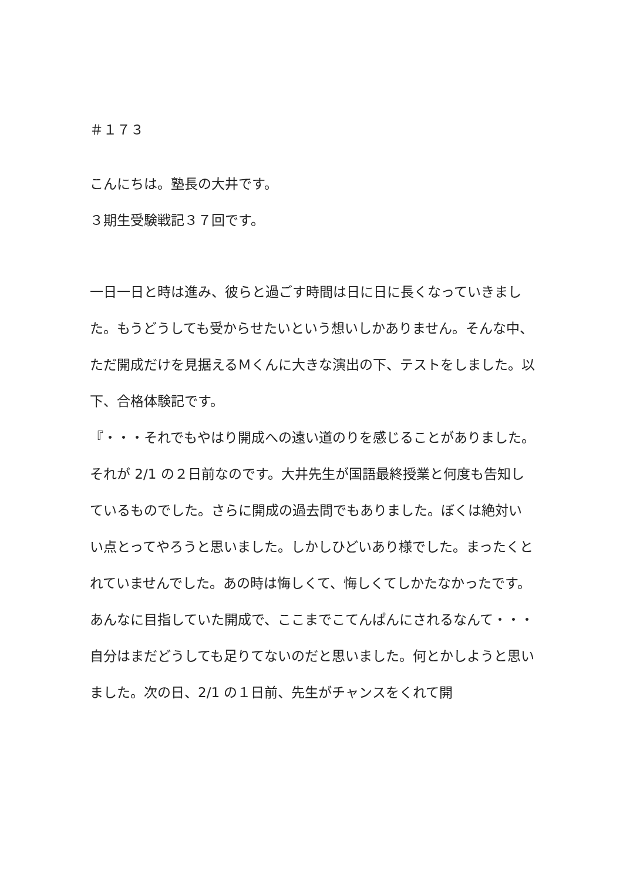＃１７３
こんにちは。塾長の大井です。
３期生受験戦記３７回です。
一日一日と時は進み、彼らと過ごす時間は日に日に長くなっていきました。もうどうしても受からせたいという想いしかありません。そんな中、ただ開成だけを見据えるＭくんに大きな演出の下、テストをしました。以下、合格体験記です。
『・・・それでもやはり開成への遠い道のりを感じることがありました。それが 2/1 の２日前なのです。大井先生が国語最終授業と何度も告知しているものでした。さらに開成の過去問でもありました。ぼくは絶対いい点とってやろうと思いました。しかしひどいあり様でした。まったくとれていませんでした。あの時は悔しくて、悔しくてしかたなかったです。あんなに目指していた開成で、ここまでこてんぱんにされるなんて・・・
自分はまだどうしても足りてないのだと思いました。何とかしようと思いました。次の日、2/1 の１日前、先生がチャンスをくれて開